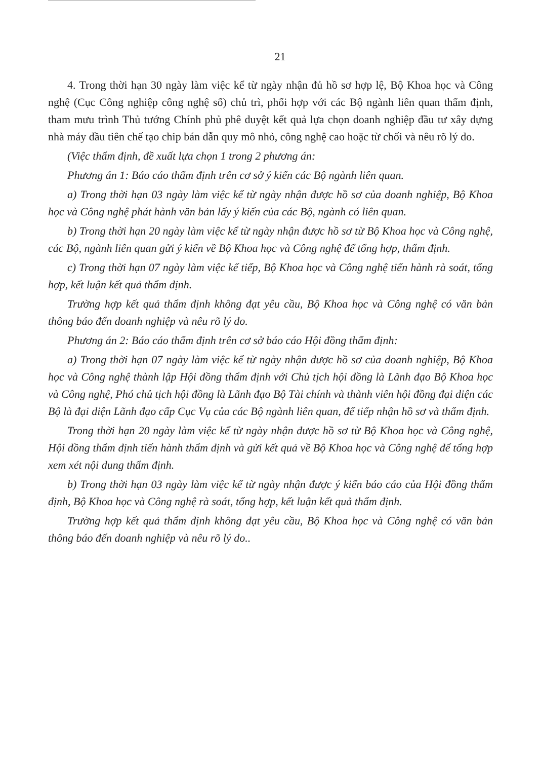21
4. Trong thời hạn 30 ngày làm việc kể từ ngày nhận đủ hồ sơ hợp lệ, Bộ Khoa học và Công nghệ (Cục Công nghiệp công nghệ số) chủ trì, phối hợp với các Bộ ngành liên quan thẩm định, tham mưu trình Thủ tướng Chính phủ phê duyệt kết quả lựa chọn doanh nghiệp đầu tư xây dựng nhà máy đầu tiên chế tạo chip bán dẫn quy mô nhỏ, công nghệ cao hoặc từ chối và nêu rõ lý do.
(Việc thẩm định, đề xuất lựa chọn 1 trong 2 phương án:
Phương án 1: Báo cáo thẩm định trên cơ sở ý kiến các Bộ ngành liên quan.
a) Trong thời hạn 03 ngày làm việc kể từ ngày nhận được hồ sơ của doanh nghiệp, Bộ Khoa học và Công nghệ phát hành văn bản lấy ý kiến của các Bộ, ngành có liên quan.
b) Trong thời hạn 20 ngày làm việc kể từ ngày nhận được hồ sơ từ Bộ Khoa học và Công nghệ, các Bộ, ngành liên quan gửi ý kiến về Bộ Khoa học và Công nghệ để tổng hợp, thẩm định.
c) Trong thời hạn 07 ngày làm việc kế tiếp, Bộ Khoa học và Công nghệ tiến hành rà soát, tổng hợp, kết luận kết quả thẩm định.
Trường hợp kết quả thẩm định không đạt yêu cầu, Bộ Khoa học và Công nghệ có văn bản thông báo đến doanh nghiệp và nêu rõ lý do.
Phương án 2: Báo cáo thẩm định trên cơ sở báo cáo Hội đồng thẩm định:
a) Trong thời hạn 07 ngày làm việc kể từ ngày nhận được hồ sơ của doanh nghiệp, Bộ Khoa học và Công nghệ thành lập Hội đồng thẩm định với Chủ tịch hội đồng là Lãnh đạo Bộ Khoa học và Công nghệ, Phó chủ tịch hội đồng là Lãnh đạo Bộ Tài chính và thành viên hội đồng đại diện các Bộ là đại diện Lãnh đạo cấp Cục Vụ của các Bộ ngành liên quan, để tiếp nhận hồ sơ và thẩm định.
Trong thời hạn 20 ngày làm việc kể từ ngày nhận được hồ sơ từ Bộ Khoa học và Công nghệ, Hội đồng thẩm định tiến hành thẩm định và gửi kết quả về Bộ Khoa học và Công nghệ để tổng hợp xem xét nội dung thẩm định.
b) Trong thời hạn 03 ngày làm việc kể từ ngày nhận được ý kiến báo cáo của Hội đồng thẩm định, Bộ Khoa học và Công nghệ rà soát, tổng hợp, kết luận kết quả thẩm định.
Trường hợp kết quả thẩm định không đạt yêu cầu, Bộ Khoa học và Công nghệ có văn bản thông báo đến doanh nghiệp và nêu rõ lý do..